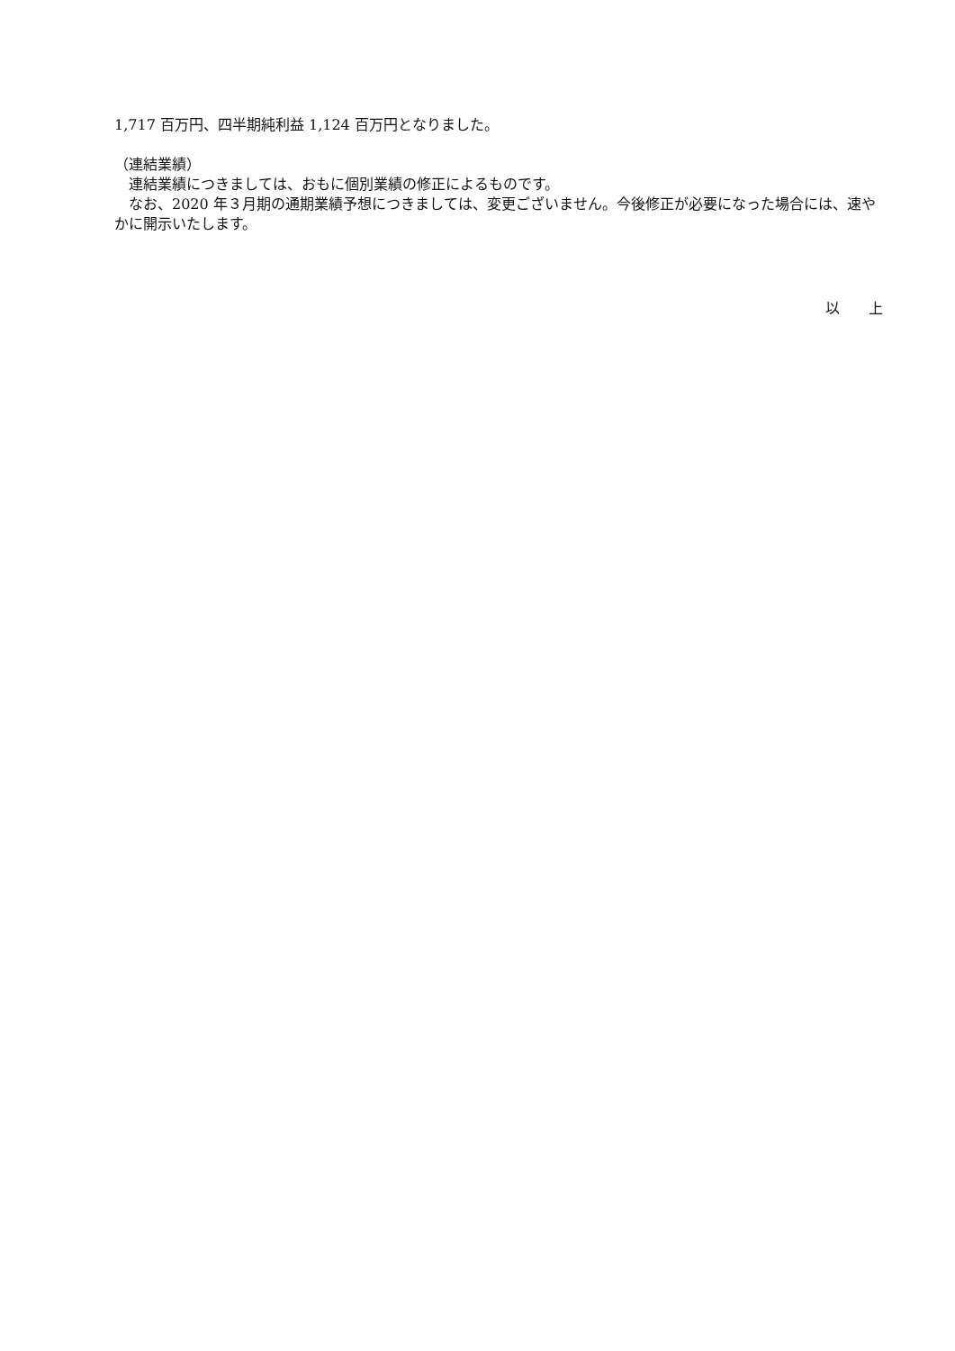1,717 百万円、四半期純利益 1,124 百万円となりました。
（連結業績）
　連結業績につきましては、おもに個別業績の修正によるものです。
　なお、2020 年３月期の通期業績予想につきましては、変更ございません。今後修正が必要になった場合には、速やかに開示いたします。
以　　上